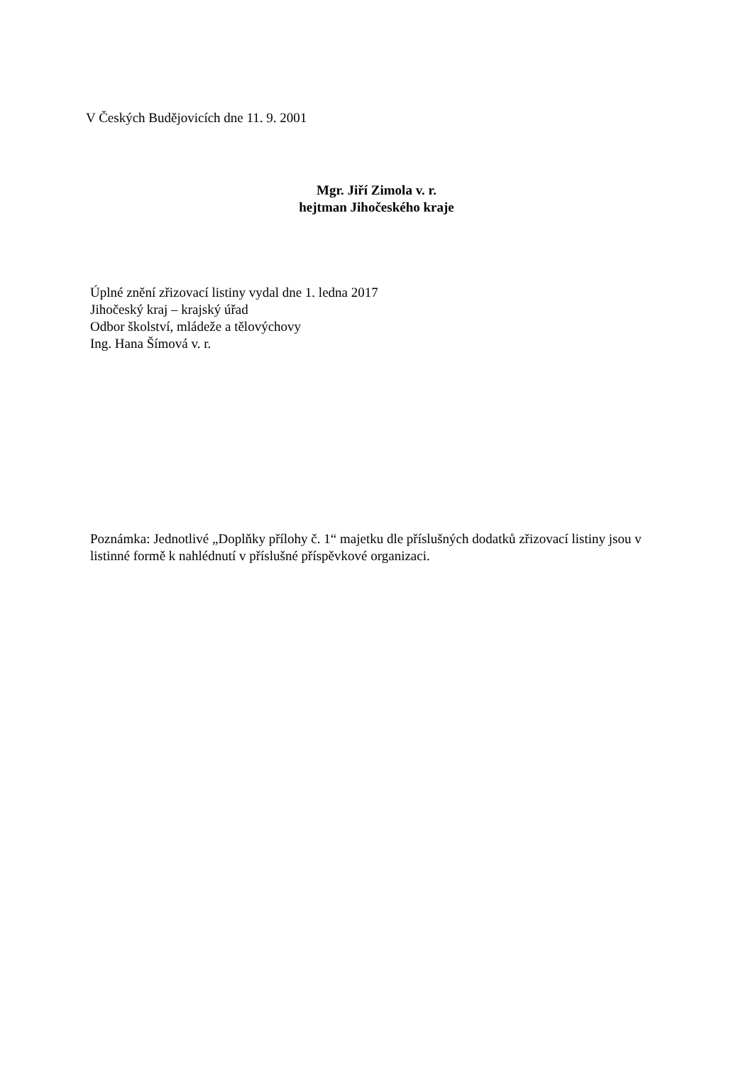V Českých Budějovicích dne 11. 9. 2001
Mgr. Jiří Zimola v. r.
hejtman Jihočeského kraje
Úplné znění zřizovací listiny vydal dne 1. ledna 2017
Jihočeský kraj – krajský úřad
Odbor školství, mládeže a tělovýchovy
Ing. Hana Šímová v. r.
Poznámka: Jednotlivé „Doplňky přílohy č. 1“ majetku dle příslušných dodatků zřizovací listiny jsou v listinné formě k nahlédnutí v příslušné příspěvkové organizaci.